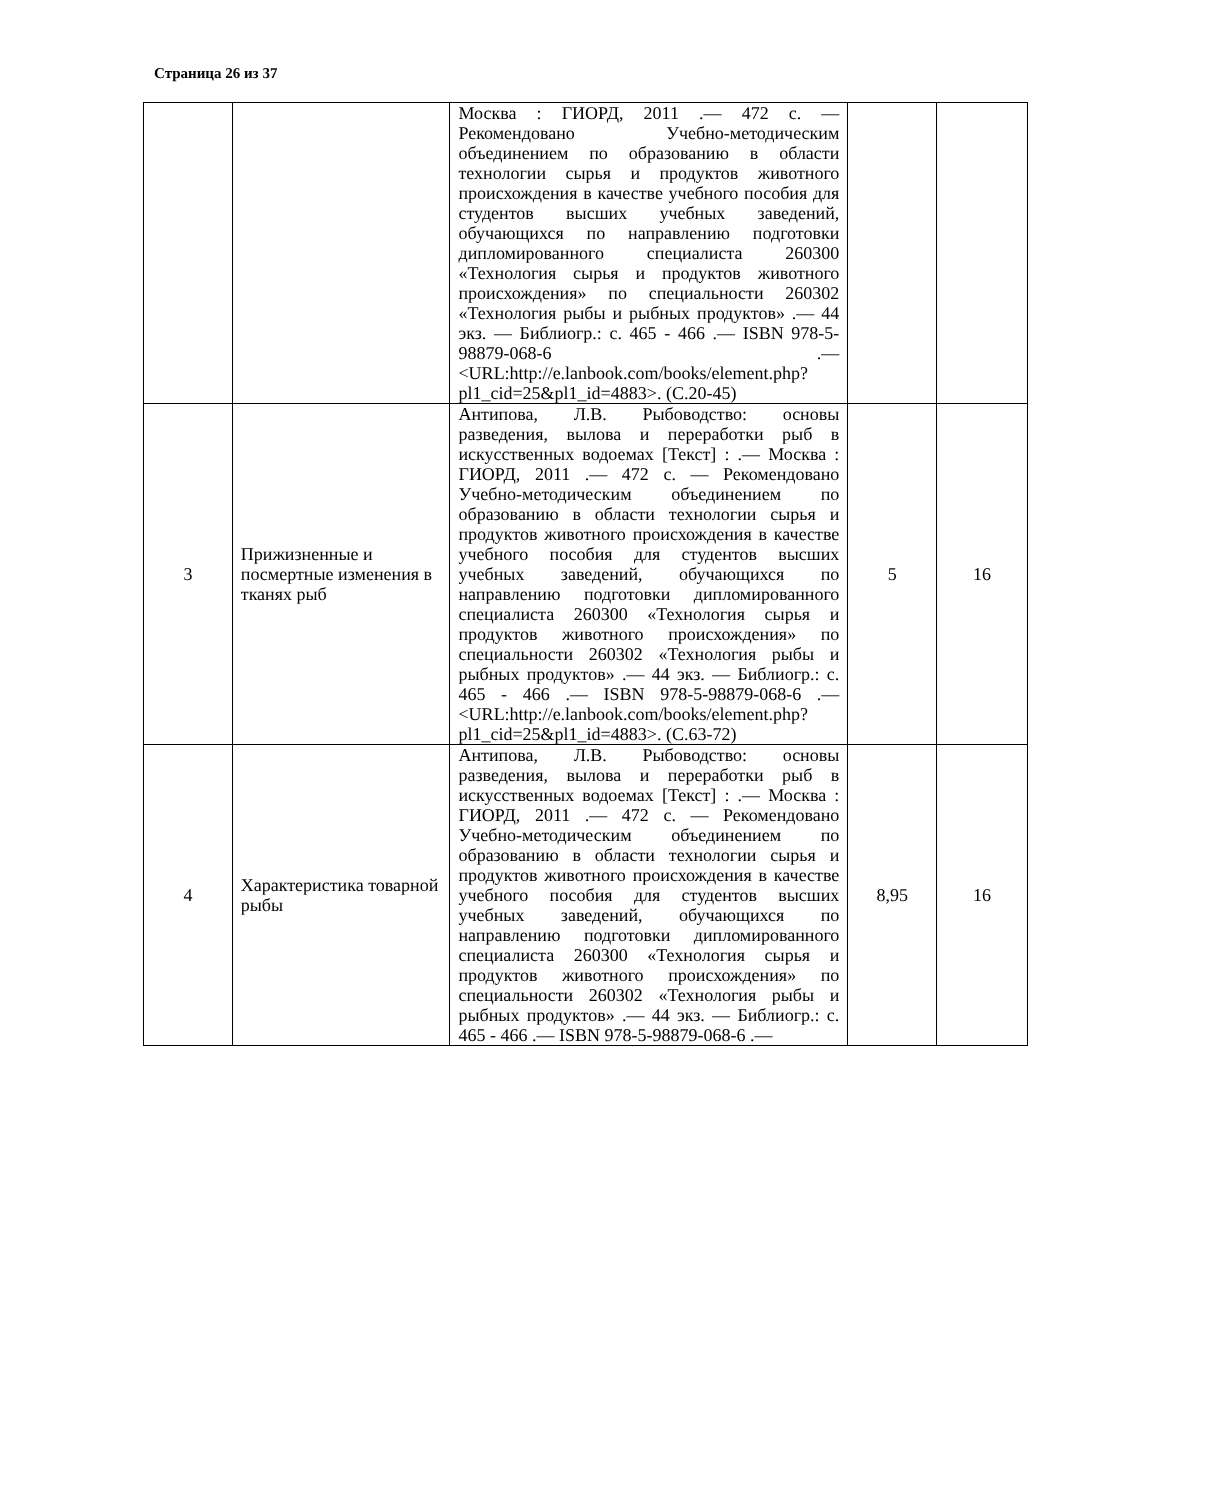Страница 26 из 37
| | | Москва : ГИОРД, 2011 .— 472 с. — Рекомендовано Учебно-методическим объединением по образованию в области технологии сырья и продуктов животного происхождения в качестве учебного пособия для студентов высших учебных заведений, обучающихся по направлению подготовки дипломированного специалиста 260300 «Технология сырья и продуктов животного происхождения» по специальности 260302 «Технология рыбы и рыбных продуктов» .— 44 экз. — Библиогр.: с. 465 - 466 .— ISBN 978-5-98879-068-6 .— <URL:http://e.lanbook.com/books/element.php?pl1_cid=25&pl1_id=4883>. (С.20-45) | | |
| 3 | Прижизненные и посмертные изменения в тканях рыб | Антипова, Л.В. Рыбоводство: основы разведения, вылова и переработки рыб в искусственных водоемах [Текст] : .— Москва : ГИОРД, 2011 .— 472 с. — Рекомендовано Учебно-методическим объединением по образованию в области технологии сырья и продуктов животного происхождения в качестве учебного пособия для студентов высших учебных заведений, обучающихся по направлению подготовки дипломированного специалиста 260300 «Технология сырья и продуктов животного происхождения» по специальности 260302 «Технология рыбы и рыбных продуктов» .— 44 экз. — Библиогр.: с. 465 - 466 .— ISBN 978-5-98879-068-6 .— <URL:http://e.lanbook.com/books/element.php?pl1_cid=25&pl1_id=4883>. (С.63-72) | 5 | 16 |
| 4 | Характеристика товарной рыбы | Антипова, Л.В. Рыбоводство: основы разведения, вылова и переработки рыб в искусственных водоемах [Текст] : .— Москва : ГИОРД, 2011 .— 472 с. — Рекомендовано Учебно-методическим объединением по образованию в области технологии сырья и продуктов животного происхождения в качестве учебного пособия для студентов высших учебных заведений, обучающихся по направлению подготовки дипломированного специалиста 260300 «Технология сырья и продуктов животного происхождения» по специальности 260302 «Технология рыбы и рыбных продуктов» .— 44 экз. — Библиогр.: с. 465 - 466 .— ISBN 978-5-98879-068-6 .— | 8,95 | 16 |